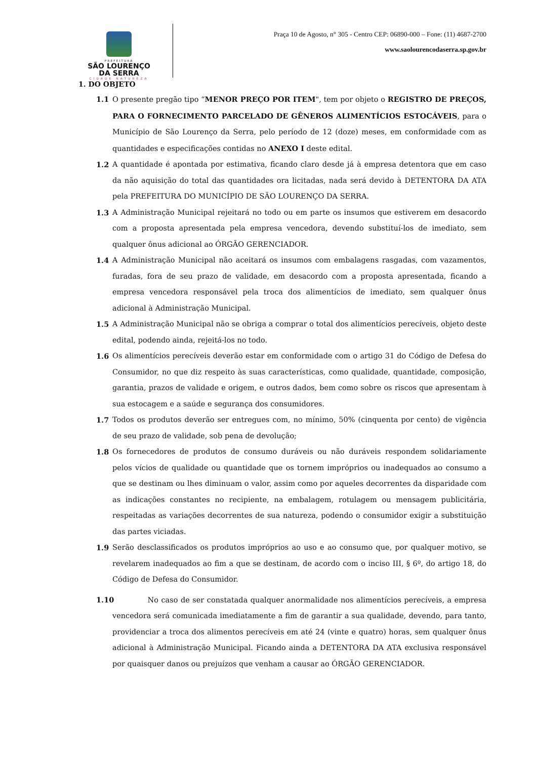PREFEITURA
SÃO LOURENÇO
DA SERRA
CIDADE NATUREZA
Praça 10 de Agosto, n° 305 - Centro CEP: 06890-000 – Fone: (11) 4687-2700
www.saolourencodaserra.sp.gov.br
1. DO OBJETO
1.1 O presente pregão tipo “MENOR PREÇO POR ITEM", tem por objeto o REGISTRO DE PREÇOS, PARA O FORNECIMENTO PARCELADO DE GÊNEROS ALIMENTÍCIOS ESTOCÁVEIS, para o Município de São Lourenço da Serra, pelo período de 12 (doze) meses, em conformidade com as quantidades e especificações contidas no ANEXO I deste edital.
1.2 A quantidade é apontada por estimativa, ficando claro desde já à empresa detentora que em caso da não aquisição do total das quantidades ora licitadas, nada será devido à DETENTORA DA ATA pela PREFEITURA DO MUNICÍPIO DE SÃO LOURENÇO DA SERRA.
1.3 A Administração Municipal rejeitará no todo ou em parte os insumos que estiverem em desacordo com a proposta apresentada pela empresa vencedora, devendo substituí-los de imediato, sem qualquer ônus adicional ao ÓRGÃO GERENCIADOR.
1.4 A Administração Municipal não aceitará os insumos com embalagens rasgadas, com vazamentos, furadas, fora de seu prazo de validade, em desacordo com a proposta apresentada, ficando a empresa vencedora responsável pela troca dos alimentícios de imediato, sem qualquer ônus adicional à Administração Municipal.
1.5 A Administração Municipal não se obriga a comprar o total dos alimentícios perecíveis, objeto deste edital, podendo ainda, rejeitá-los no todo.
1.6 Os alimentícios perecíveis deverão estar em conformidade com o artigo 31 do Código de Defesa do Consumidor, no que diz respeito às suas características, como qualidade, quantidade, composição, garantia, prazos de validade e origem, e outros dados, bem como sobre os riscos que apresentam à sua estocagem e a saúde e segurança dos consumidores.
1.7 Todos os produtos deverão ser entregues com, no mínimo, 50% (cinquenta por cento) de vigência de seu prazo de validade, sob pena de devolução;
1.8 Os fornecedores de produtos de consumo duráveis ou não duráveis respondem solidariamente pelos vícios de qualidade ou quantidade que os tornem impróprios ou inadequados ao consumo a que se destinam ou lhes diminuam o valor, assim como por aqueles decorrentes da disparidade com as indicações constantes no recipiente, na embalagem, rotulagem ou mensagem publicitária, respeitadas as variações decorrentes de sua natureza, podendo o consumidor exigir a substituição das partes viciadas.
1.9 Serão desclassificados os produtos impróprios ao uso e ao consumo que, por qualquer motivo, se revelarem inadequados ao fim a que se destinam, de acordo com o inciso III, § 6º, do artigo 18, do Código de Defesa do Consumidor.
1.10 No caso de ser constatada qualquer anormalidade nos alimentícios perecíveis, a empresa vencedora será comunicada imediatamente a fim de garantir a sua qualidade, devendo, para tanto, providenciar a troca dos alimentos perecíveis em até 24 (vinte e quatro) horas, sem qualquer ônus adicional à Administração Municipal. Ficando ainda a DETENTORA DA ATA exclusiva responsável por quaisquer danos ou prejuízos que venham a causar ao ÓRGÃO GERENCIADOR.